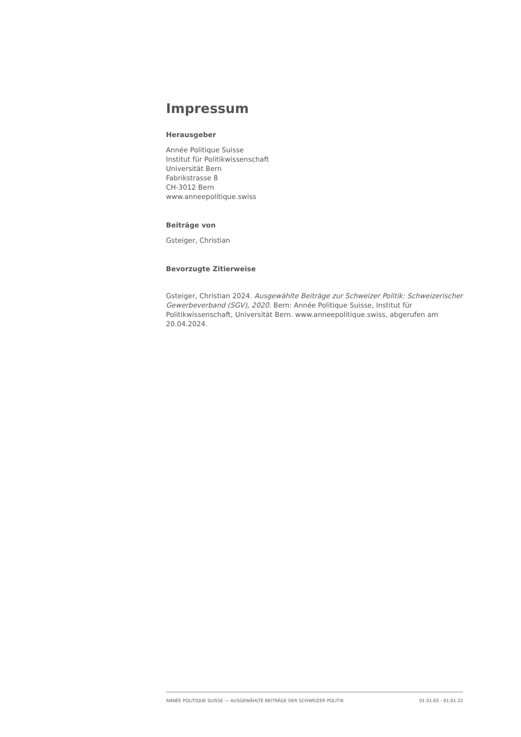Impressum
Herausgeber
Année Politique Suisse
Institut für Politikwissenschaft
Universität Bern
Fabrikstrasse 8
CH-3012 Bern
www.anneepolitique.swiss
Beiträge von
Gsteiger, Christian
Bevorzugte Zitierweise
Gsteiger, Christian 2024. Ausgewählte Beiträge zur Schweizer Politik: Schweizerischer Gewerbeverband (SGV), 2020. Bern: Année Politique Suisse, Institut für Politikwissenschaft, Universität Bern. www.anneepolitique.swiss, abgerufen am 20.04.2024.
ANNÉE POLITIQUE SUISSE — AUSGEWÄHLTE BEITRÄGE DER SCHWEIZER POLITIK 01.01.65 - 01.01.22